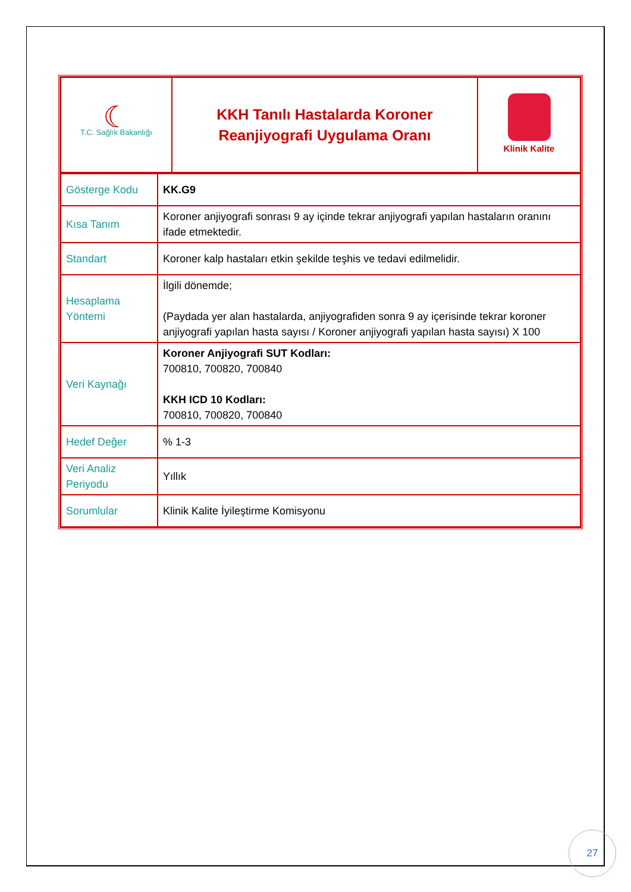| ☾ T.C. Sağlık Bakanlığı | KKH Tanılı Hastalarda Koroner Reanjiyografi Uygulama Oranı | Klinik Kalite |
| Gösterge Kodu | KK.G9 |
| Kısa Tanım | Koroner anjiyografi sonrası 9 ay içinde tekrar anjiyografi yapılan hastaların oranını ifade etmektedir. |
| Standart | Koroner kalp hastaları etkin şekilde teşhis ve tedavi edilmelidir. |
| Hesaplama Yöntemi | İlgili dönemde; (Paydada yer alan hastalarda, anjiyografiden sonra 9 ay içerisinde tekrar koroner anjiyografi yapılan hasta sayısı / Koroner anjiyografi yapılan hasta sayısı) X 100 |
| Veri Kaynağı | Koroner Anjiyografi SUT Kodları: 700810, 700820, 700840 KKH ICD 10 Kodları: 700810, 700820, 700840 |
| Hedef Değer | % 1-3 |
| Veri Analiz Periyodu | Yıllık |
| Sorumlular | Klinik Kalite İyileştirme Komisyonu |
27